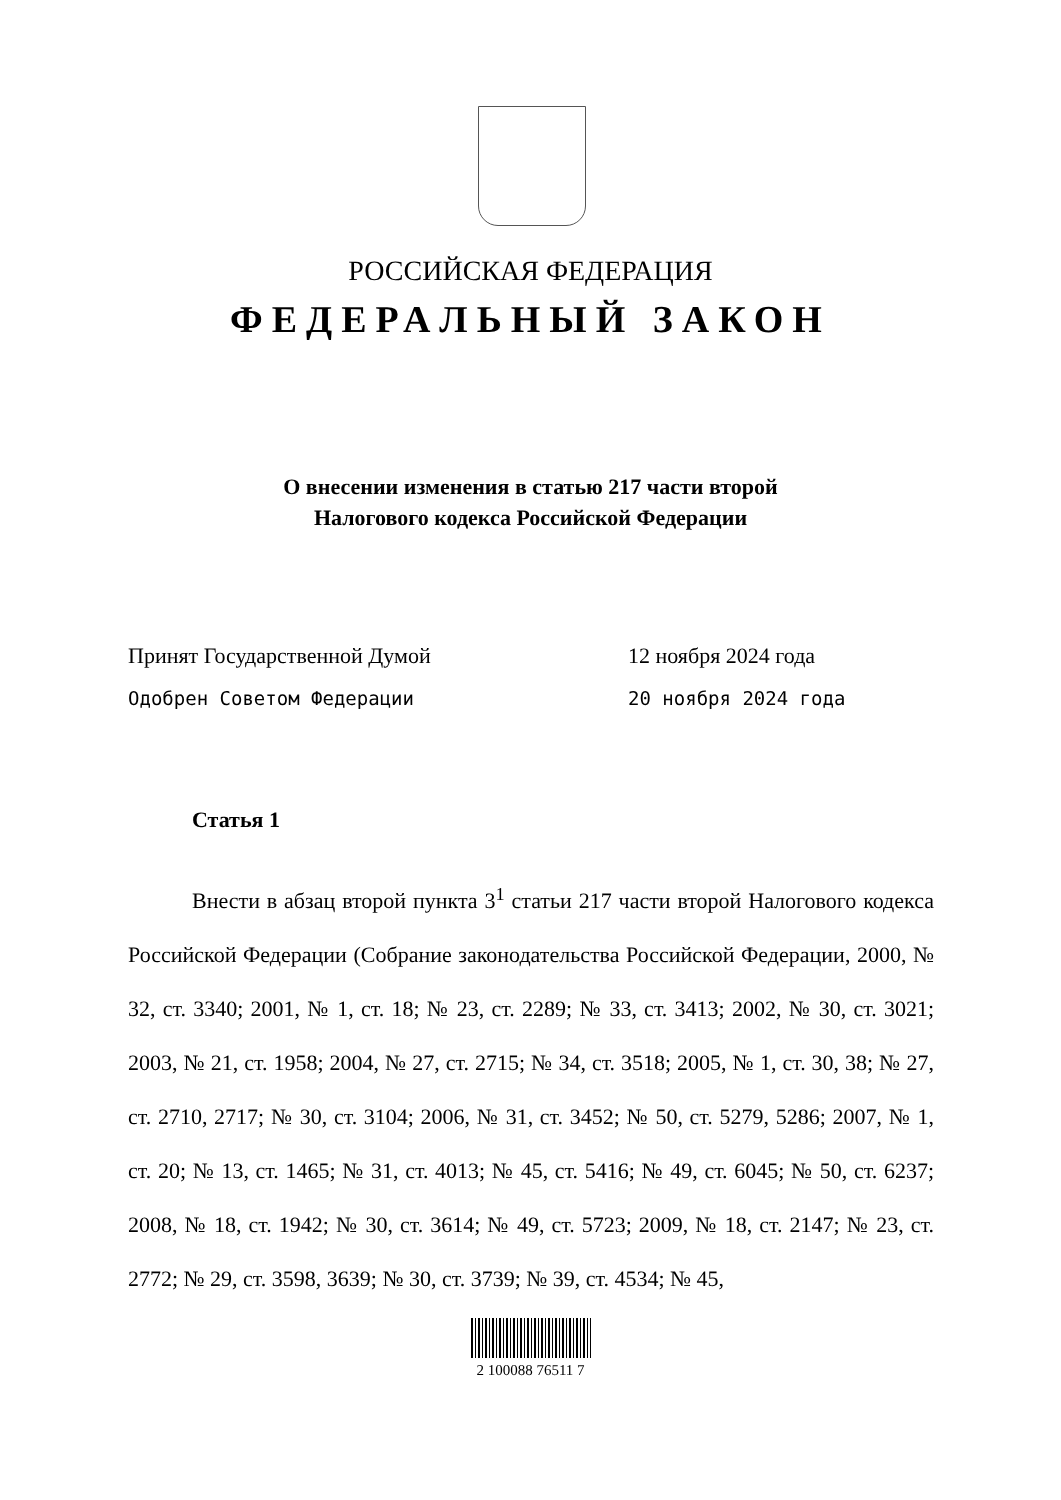РОССИЙСКАЯ ФЕДЕРАЦИЯ
ФЕДЕРАЛЬНЫЙ ЗАКОН
О внесении изменения в статью 217 части второй
Налогового кодекса Российской Федерации
Принят Государственной Думой 12 ноября 2024 года
Одобрен Советом Федерации 20 ноября 2024 года
Статья 1
Внести в абзац второй пункта 3<sup>1</sup> статьи 217 части второй Налогового кодекса Российской Федерации (Собрание законодательства Российской Федерации, 2000, № 32, ст. 3340; 2001, № 1, ст. 18; № 23, ст. 2289; № 33, ст. 3413; 2002, № 30, ст. 3021; 2003, № 21, ст. 1958; 2004, № 27, ст. 2715; № 34, ст. 3518; 2005, № 1, ст. 30, 38; № 27, ст. 2710, 2717; № 30, ст. 3104; 2006, № 31, ст. 3452; № 50, ст. 5279, 5286; 2007, № 1, ст. 20; № 13, ст. 1465; № 31, ст. 4013; № 45, ст. 5416; № 49, ст. 6045; № 50, ст. 6237; 2008, № 18, ст. 1942; № 30, ст. 3614; № 49, ст. 5723; 2009, № 18, ст. 2147; № 23, ст. 2772; № 29, ст. 3598, 3639; № 30, ст. 3739; № 39, ст. 4534; № 45,
2 100088 76511 7